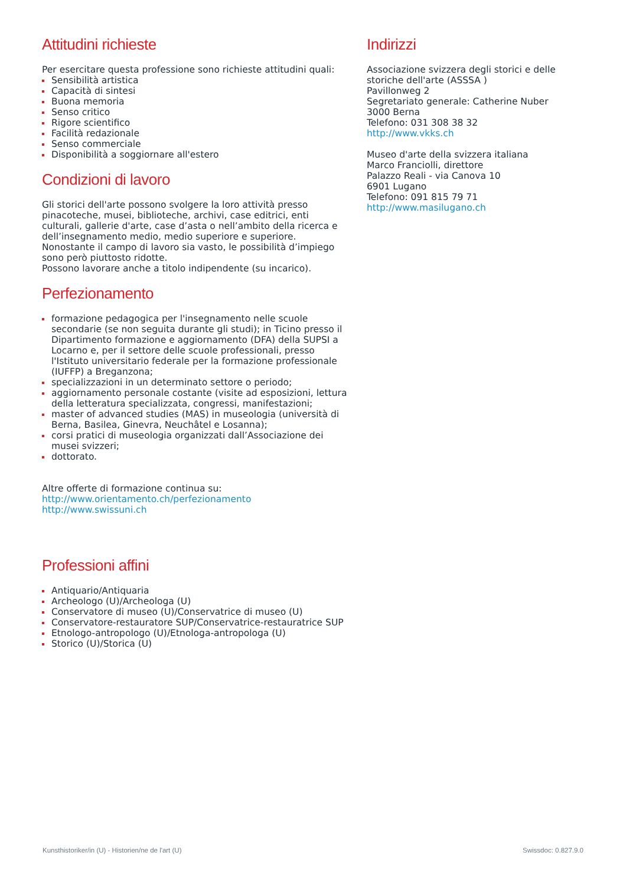Attitudini richieste
Per esercitare questa professione sono richieste attitudini quali:
Sensibilità artistica
Capacità di sintesi
Buona memoria
Senso critico
Rigore scientifico
Facilità redazionale
Senso commerciale
Disponibilità a soggiornare all'estero
Condizioni di lavoro
Gli storici dell'arte possono svolgere la loro attività presso pinacoteche, musei, biblioteche, archivi, case editrici, enti culturali, gallerie d'arte, case d’asta o nell’ambito della ricerca e dell’insegnamento medio, medio superiore e superiore.
Nonostante il campo di lavoro sia vasto, le possibilità d’impiego sono però piuttosto ridotte.
Possono lavorare anche a titolo indipendente (su incarico).
Perfezionamento
formazione pedagogica per l'insegnamento nelle scuole secondarie (se non seguita durante gli studi); in Ticino presso il Dipartimento formazione e aggiornamento (DFA) della SUPSI a Locarno e, per il settore delle scuole professionali, presso l'Istituto universitario federale per la formazione professionale (IUFFP) a Breganzona;
specializzazioni in un determinato settore o periodo;
aggiornamento personale costante (visite ad esposizioni, lettura della letteratura specializzata, congressi, manifestazioni;
master of advanced studies (MAS) in museologia (università di Berna, Basilea, Ginevra, Neuchâtel e Losanna);
corsi pratici di museologia organizzati dall’Associazione dei musei svizzeri;
dottorato.
Altre offerte di formazione continua su:
http://www.orientamento.ch/perfezionamento
http://www.swissuni.ch
Professioni affini
Antiquario/Antiquaria
Archeologo (U)/Archeologa (U)
Conservatore di museo (U)/Conservatrice di museo (U)
Conservatore-restauratore SUP/Conservatrice-restauratrice SUP
Etnologo-antropologo (U)/Etnologa-antropologa (U)
Storico (U)/Storica (U)
Indirizzi
Associazione svizzera degli storici e delle storiche dell'arte (ASSSA )
Pavillonweg 2
Segretariato generale: Catherine Nuber
3000 Berna
Telefono: 031 308 38 32
http://www.vkks.ch
Museo d'arte della svizzera italiana
Marco Franciolli, direttore
Palazzo Reali - via Canova 10
6901 Lugano
Telefono: 091 815 79 71
http://www.masilugano.ch
Kunsthistoriker/in (U) - Historien/ne de l'art (U) Swissdoc: 0.827.9.0